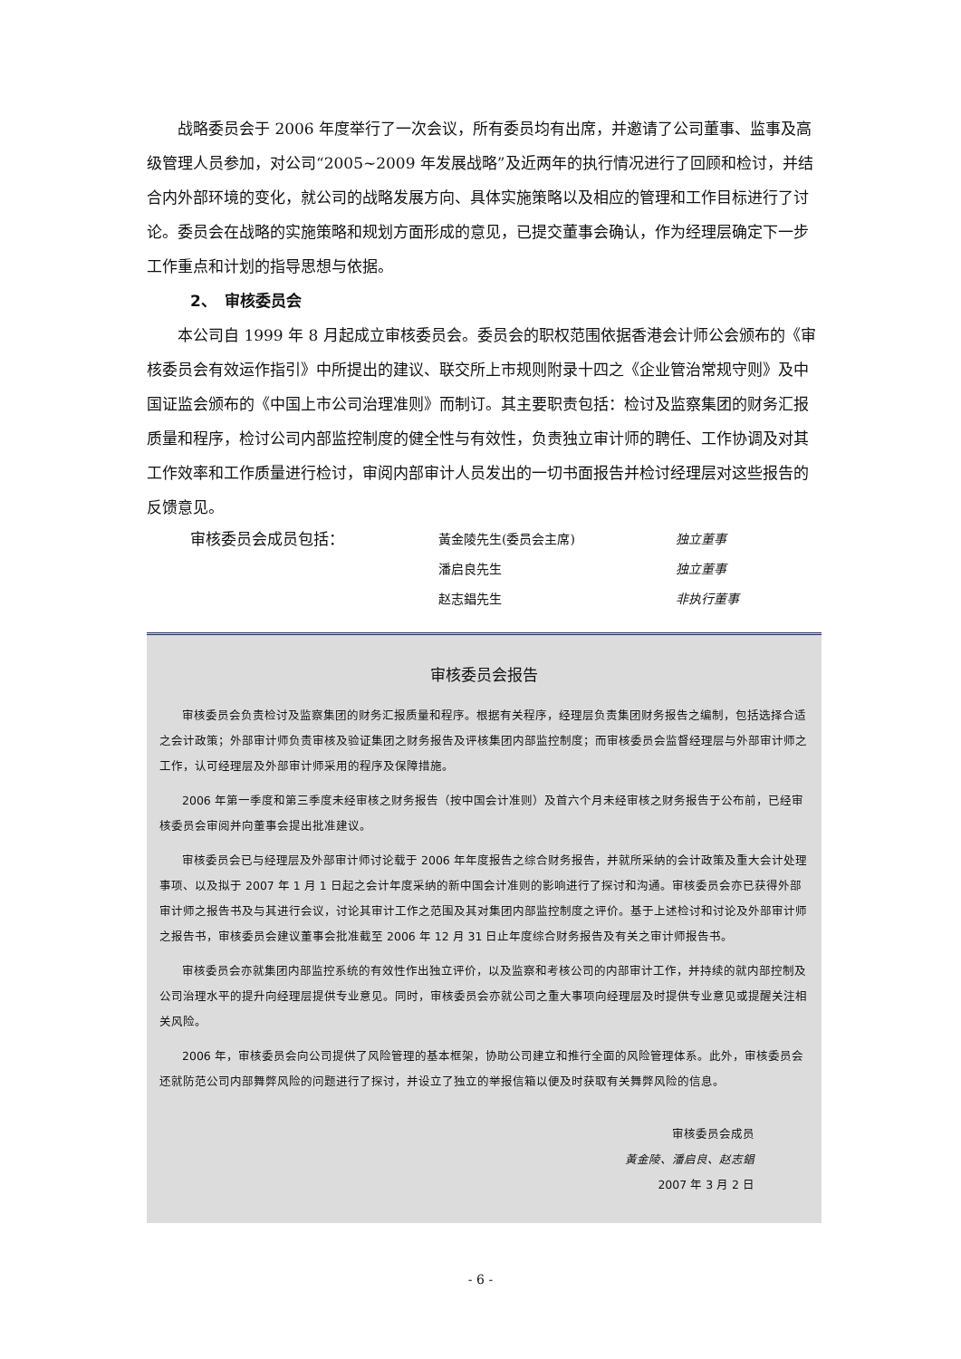战略委员会于 2006 年度举行了一次会议，所有委员均有出席，并邀请了公司董事、监事及高级管理人员参加，对公司“2005~2009 年发展战略”及近两年的执行情况进行了回顾和检讨，并结合内外部环境的变化，就公司的战略发展方向、具体实施策略以及相应的管理和工作目标进行了讨论。委员会在战略的实施策略和规划方面形成的意见，已提交董事会确认，作为经理层确定下一步工作重点和计划的指导思想与依据。
2、　审核委员会
本公司自 1999 年 8 月起成立审核委员会。委员会的职权范围依据香港会计师公会颁布的《审核委员会有效运作指引》中所提出的建议、联交所上市规则附录十四之《企业管治常规守则》及中国证监会颁布的《中国上市公司治理准则》而制订。其主要职责包括：检讨及监察集团的财务汇报质量和程序，检讨公司内部监控制度的健全性与有效性，负责独立审计师的聘任、工作协调及对其工作效率和工作质量进行检讨，审阅内部审计人员发出的一切书面报告并检讨经理层对这些报告的反馈意见。
审核委员会成员包括：
黃金陵先生(委员会主席)
独立董事
潘启良先生
独立董事
赵志錩先生
非执行董事
审核委员会报告
审核委员会负责检讨及监察集团的财务汇报质量和程序。根据有关程序，经理层负责集团财务报告之编制，包括选择合适之会计政策；外部审计师负责审核及验证集团之财务报告及评核集团内部监控制度；而审核委员会监督经理层与外部审计师之工作，认可经理层及外部审计师采用的程序及保障措施。
2006 年第一季度和第三季度未经审核之财务报告（按中国会计准则）及首六个月未经审核之财务报告于公布前，已经审核委员会审阅并向董事会提出批准建议。
审核委员会已与经理层及外部审计师讨论载于 2006 年年度报告之综合财务报告，并就所采纳的会计政策及重大会计处理事项、以及拟于 2007 年 1 月 1 日起之会计年度采纳的新中国会计准则的影响进行了探讨和沟通。审核委员会亦已获得外部审计师之报告书及与其进行会议，讨论其审计工作之范围及其对集团内部监控制度之评价。基于上述检讨和讨论及外部审计师之报告书，审核委员会建议董事会批准截至 2006 年 12 月 31 日止年度综合财务报告及有关之审计师报告书。
审核委员会亦就集团内部监控系统的有效性作出独立评价，以及监察和考核公司的内部审计工作，并持续的就内部控制及公司治理水平的提升向经理层提供专业意见。同时，审核委员会亦就公司之重大事项向经理层及时提供专业意见或提醒关注相关风险。
2006 年，审核委员会向公司提供了风险管理的基本框架，协助公司建立和推行全面的风险管理体系。此外，审核委员会还就防范公司内部舞弊风险的问题进行了探讨，并设立了独立的举报信箱以便及时获取有关舞弊风险的信息。
审核委员会成员
黃金陵、潘启良、赵志錩
2007 年 3 月 2 日
- 6 -